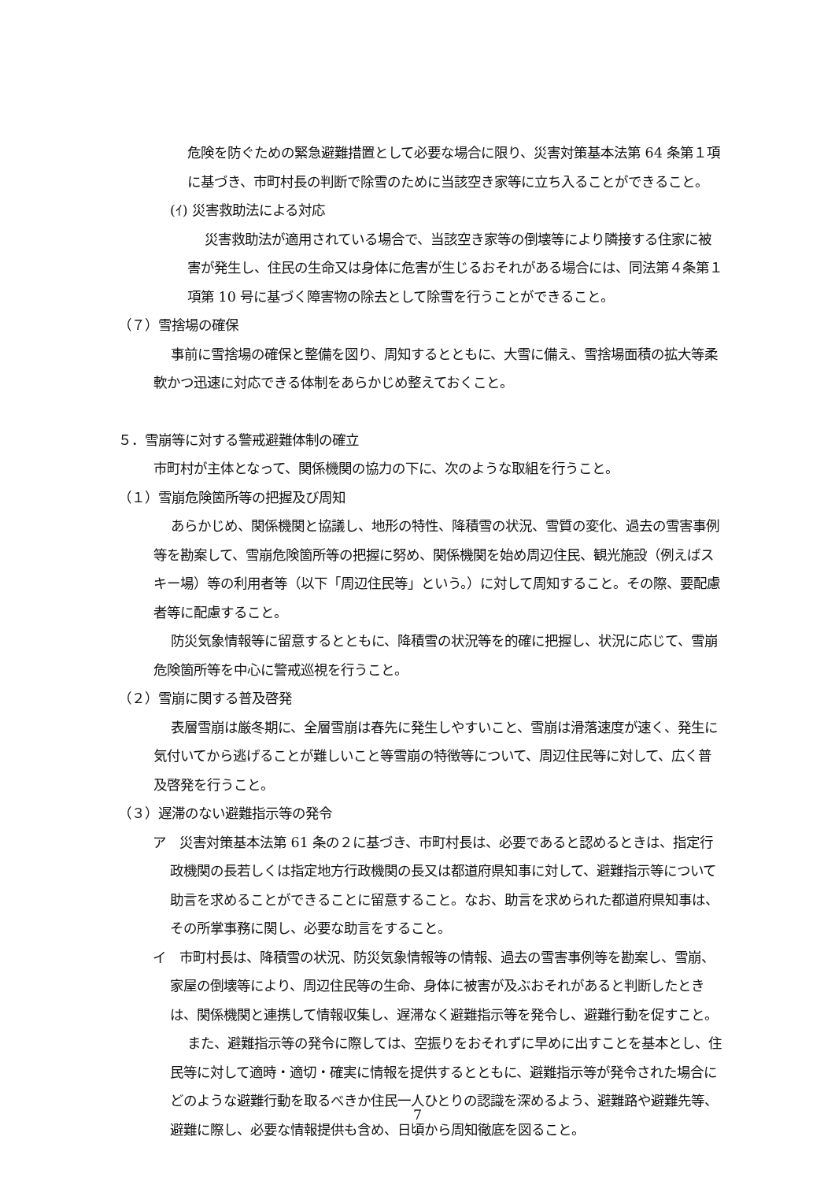危険を防ぐための緊急避難措置として必要な場合に限り、災害対策基本法第 64 条第１項に基づき、市町村長の判断で除雪のために当該空き家等に立ち入ることができること。
(ｲ) 災害救助法による対応
災害救助法が適用されている場合で、当該空き家等の倒壊等により隣接する住家に被害が発生し、住民の生命又は身体に危害が生じるおそれがある場合には、同法第４条第１項第 10 号に基づく障害物の除去として除雪を行うことができること。
（７）雪捨場の確保
事前に雪捨場の確保と整備を図り、周知するとともに、大雪に備え、雪捨場面積の拡大等柔軟かつ迅速に対応できる体制をあらかじめ整えておくこと。
５．雪崩等に対する警戒避難体制の確立
市町村が主体となって、関係機関の協力の下に、次のような取組を行うこと。
（１）雪崩危険箇所等の把握及び周知
あらかじめ、関係機関と協議し、地形の特性、降積雪の状況、雪質の変化、過去の雪害事例等を勘案して、雪崩危険箇所等の把握に努め、関係機関を始め周辺住民、観光施設（例えばスキー場）等の利用者等（以下「周辺住民等」という。）に対して周知すること。その際、要配慮者等に配慮すること。
防災気象情報等に留意するとともに、降積雪の状況等を的確に把握し、状況に応じて、雪崩危険箇所等を中心に警戒巡視を行うこと。
（２）雪崩に関する普及啓発
表層雪崩は厳冬期に、全層雪崩は春先に発生しやすいこと、雪崩は滑落速度が速く、発生に気付いてから逃げることが難しいこと等雪崩の特徴等について、周辺住民等に対して、広く普及啓発を行うこと。
（３）遅滞のない避難指示等の発令
ア　災害対策基本法第 61 条の２に基づき、市町村長は、必要であると認めるときは、指定行政機関の長若しくは指定地方行政機関の長又は都道府県知事に対して、避難指示等について助言を求めることができることに留意すること。なお、助言を求められた都道府県知事は、その所掌事務に関し、必要な助言をすること。
イ　市町村長は、降積雪の状況、防災気象情報等の情報、過去の雪害事例等を勘案し、雪崩、家屋の倒壊等により、周辺住民等の生命、身体に被害が及ぶおそれがあると判断したときは、関係機関と連携して情報収集し、遅滞なく避難指示等を発令し、避難行動を促すこと。
また、避難指示等の発令に際しては、空振りをおそれずに早めに出すことを基本とし、住民等に対して適時・適切・確実に情報を提供するとともに、避難指示等が発令された場合にどのような避難行動を取るべきか住民一人ひとりの認識を深めるよう、避難路や避難先等、避難に際し、必要な情報提供も含め、日頃から周知徹底を図ること。
7